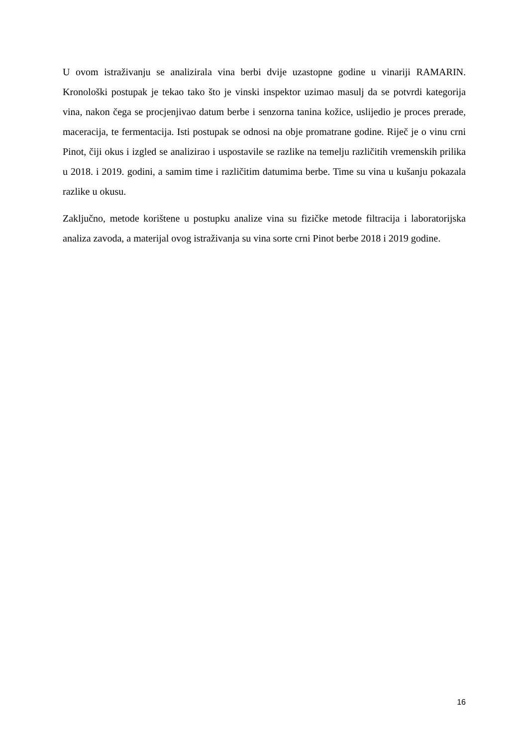U ovom istraživanju se analizirala vina berbi dvije uzastopne godine u vinariji RAMARIN. Kronološki postupak je tekao tako što je vinski inspektor uzimao masulj da se potvrdi kategorija vina, nakon čega se procjenjivao datum berbe i senzorna tanina kožice, uslijedio je proces prerade, maceracija, te fermentacija. Isti postupak se odnosi na obje promatrane godine. Riječ je o vinu crni Pinot, čiji okus i izgled se analizirao i uspostavile se razlike na temelju različitih vremenskih prilika u 2018. i 2019. godini, a samim time i različitim datumima berbe. Time su vina u kušanju pokazala razlike u okusu.
Zaključno, metode korištene u postupku analize vina su fizičke metode filtracija i laboratorijska analiza zavoda, a materijal ovog istraživanja su vina sorte crni Pinot berbe 2018 i 2019 godine.
16